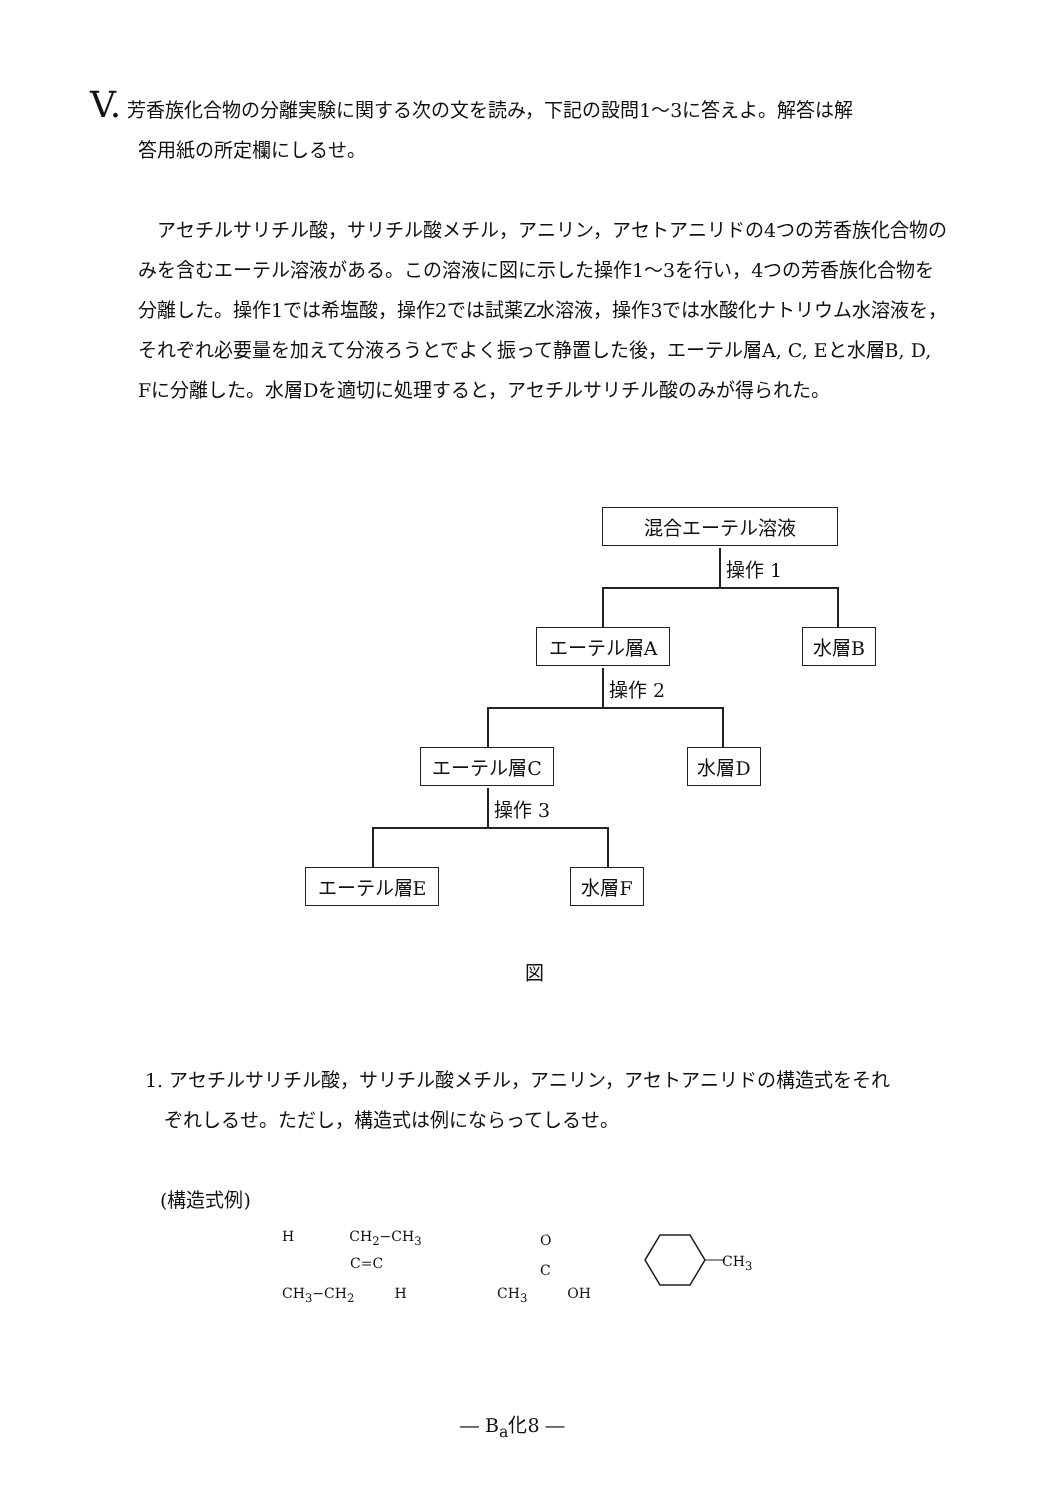V. 芳香族化合物の分離実験に関する次の文を読み，下記の設問1～3に答えよ。解答は解
答用紙の所定欄にしるせ。
　アセチルサリチル酸，サリチル酸メチル，アニリン，アセトアニリドの4つの芳香族化合物のみを含むエーテル溶液がある。この溶液に図に示した操作1～3を行い，4つの芳香族化合物を分離した。操作1では希塩酸，操作2では試薬Z水溶液，操作3では水酸化ナトリウム水溶液を，それぞれ必要量を加えて分液ろうとでよく振って静置した後，エーテル層A, C, Eと水層B, D, Fに分離した。水層Dを適切に処理すると，アセチルサリチル酸のみが得られた。
混合エーテル溶液
操作 1
エーテル層A 水層B
操作 2
エーテル層C 水層D
操作 3
エーテル層E 水層F
図
1. アセチルサリチル酸，サリチル酸メチル，アニリン，アセトアニリドの構造式をそれ
　ぞれしるせ。ただし，構造式は例にならってしるせ。
(構造式例)
H CH<sub>2</sub>−CH<sub>3</sub>
C=C
CH<sub>3</sub>−CH<sub>2</sub> H
O
C
CH<sub>3</sub> OH
CH<sub>3</sub>
― B<sub>a</sub>化8 ―